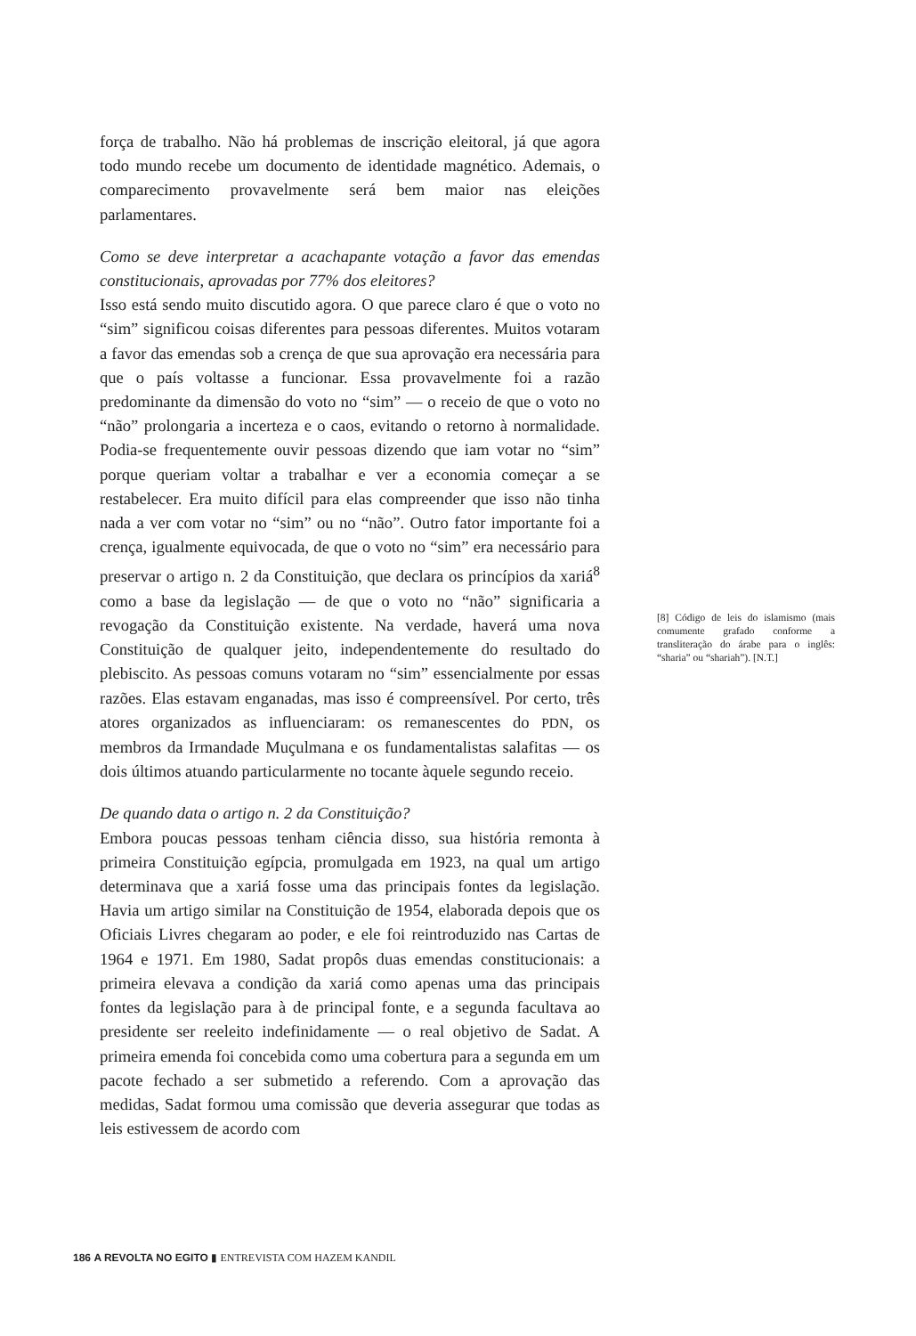força de trabalho. Não há problemas de inscrição eleitoral, já que agora todo mundo recebe um documento de identidade magnético. Ademais, o comparecimento provavelmente será bem maior nas eleições parlamentares.
Como se deve interpretar a acachapante votação a favor das emendas constitucionais, aprovadas por 77% dos eleitores?
Isso está sendo muito discutido agora. O que parece claro é que o voto no “sim” significou coisas diferentes para pessoas diferentes. Muitos votaram a favor das emendas sob a crença de que sua aprovação era necessária para que o país voltasse a funcionar. Essa provavelmente foi a razão predominante da dimensão do voto no “sim” — o receio de que o voto no “não” prolongaria a incerteza e o caos, evitando o retorno à normalidade. Podia-se frequentemente ouvir pessoas dizendo que iam votar no “sim” porque queriam voltar a trabalhar e ver a economia começar a se restabelecer. Era muito difícil para elas compreender que isso não tinha nada a ver com votar no “sim” ou no “não”. Outro fator importante foi a crença, igualmente equivocada, de que o voto no “sim” era necessário para preservar o artigo n. 2 da Constituição, que declara os princípios da xariá<sup>8</sup> como a base da legislação — de que o voto no “não” significaria a revogação da Constituição existente. Na verdade, haverá uma nova Constituição de qualquer jeito, independentemente do resultado do plebiscito. As pessoas comuns votaram no “sim” essencialmente por essas razões. Elas estavam enganadas, mas isso é compreensível. Por certo, três atores organizados as influenciaram: os remanescentes do PDN, os membros da Irmandade Muçulmana e os fundamentalistas salafitas — os dois últimos atuando particularmente no tocante àquele segundo receio.
De quando data o artigo n. 2 da Constituição?
Embora poucas pessoas tenham ciência disso, sua história remonta à primeira Constituição egípcia, promulgada em 1923, na qual um artigo determinava que a xariá fosse uma das principais fontes da legislação. Havia um artigo similar na Constituição de 1954, elaborada depois que os Oficiais Livres chegaram ao poder, e ele foi reintroduzido nas Cartas de 1964 e 1971. Em 1980, Sadat propôs duas emendas constitucionais: a primeira elevava a condição da xariá como apenas uma das principais fontes da legislação para à de principal fonte, e a segunda facultava ao presidente ser reeleito indefinidamente — o real objetivo de Sadat. A primeira emenda foi concebida como uma cobertura para a segunda em um pacote fechado a ser submetido a referendo. Com a aprovação das medidas, Sadat formou uma comissão que deveria assegurar que todas as leis estivessem de acordo com
[8] Código de leis do islamismo (mais comumente grafado conforme a transliteração do árabe para o inglês: “sharia” ou “shariah”). [N.T.]
186 A REVOLTA NO EGITO ▮ ENTREVISTA COM HAZEM KANDIL